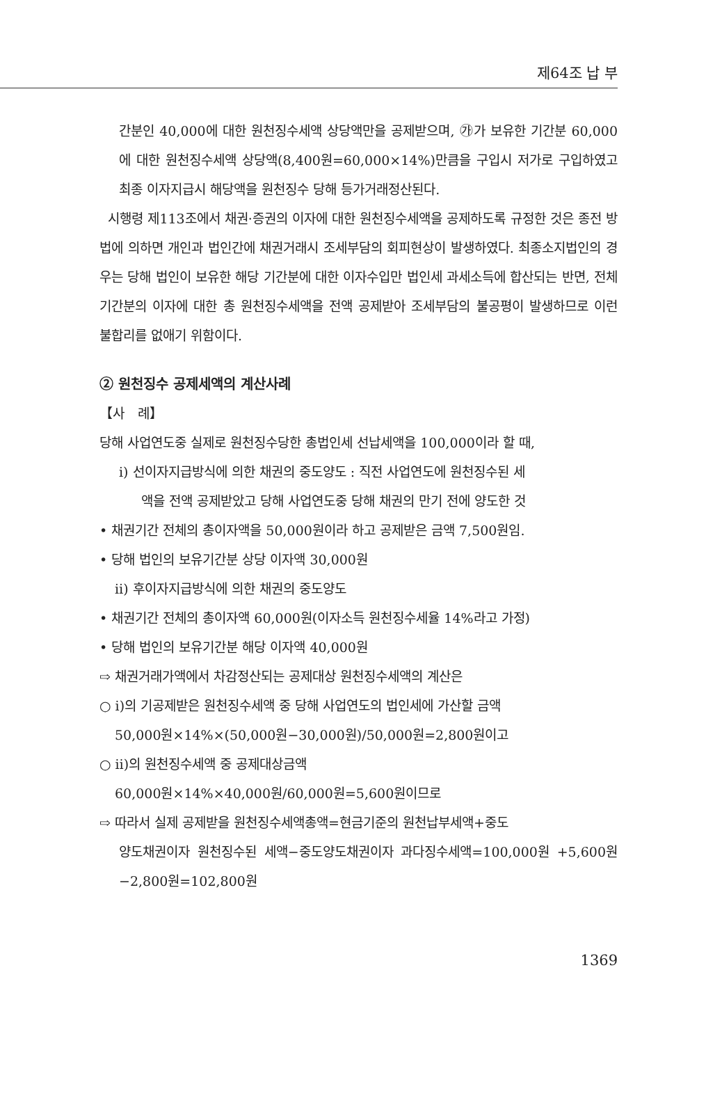제64조 납 부
간분인 40,000에 대한 원천징수세액 상당액만을 공제받으며, ㉮가 보유한 기간분 60,000에 대한 원천징수세액 상당액(8,400원=60,000×14%)만큼을 구입시 저가로 구입하였고 최종 이자지급시 해당액을 원천징수 당해 등가거래정산된다.
시행령 제113조에서 채권·증권의 이자에 대한 원천징수세액을 공제하도록 규정한 것은 종전 방법에 의하면 개인과 법인간에 채권거래시 조세부담의 회피현상이 발생하였다. 최종소지법인의 경우는 당해 법인이 보유한 해당 기간분에 대한 이자수입만 법인세 과세소득에 합산되는 반면, 전체 기간분의 이자에 대한 총 원천징수세액을 전액 공제받아 조세부담의 불공평이 발생하므로 이런 불합리를 없애기 위함이다.
② 원천징수 공제세액의 계산사례
【사　례】
당해 사업연도중 실제로 원천징수당한 총법인세 선납세액을 100,000이라 할 때,
ⅰ) 선이자지급방식에 의한 채권의 중도양도 : 직전 사업연도에 원천징수된 세
액을 전액 공제받았고 당해 사업연도중 당해 채권의 만기 전에 양도한 것
• 채권기간 전체의 총이자액을 50,000원이라 하고 공제받은 금액 7,500원임.
• 당해 법인의 보유기간분 상당 이자액 30,000원
ⅱ) 후이자지급방식에 의한 채권의 중도양도
• 채권기간 전체의 총이자액 60,000원(이자소득 원천징수세율 14%라고 가정)
• 당해 법인의 보유기간분 해당 이자액 40,000원
⇨ 채권거래가액에서 차감정산되는 공제대상 원천징수세액의 계산은
○ ⅰ)의 기공제받은 원천징수세액 중 당해 사업연도의 법인세에 가산할 금액
50,000원×14%×(50,000원−30,000원)/50,000원=2,800원이고
○ ⅱ)의 원천징수세액 중 공제대상금액
60,000원×14%×40,000원/60,000원=5,600원이므로
⇨ 따라서 실제 공제받을 원천징수세액총액=현금기준의 원천납부세액+중도
양도채권이자 원천징수된 세액−중도양도채권이자 과다징수세액=100,000원 +5,600원−2,800원=102,800원
1369